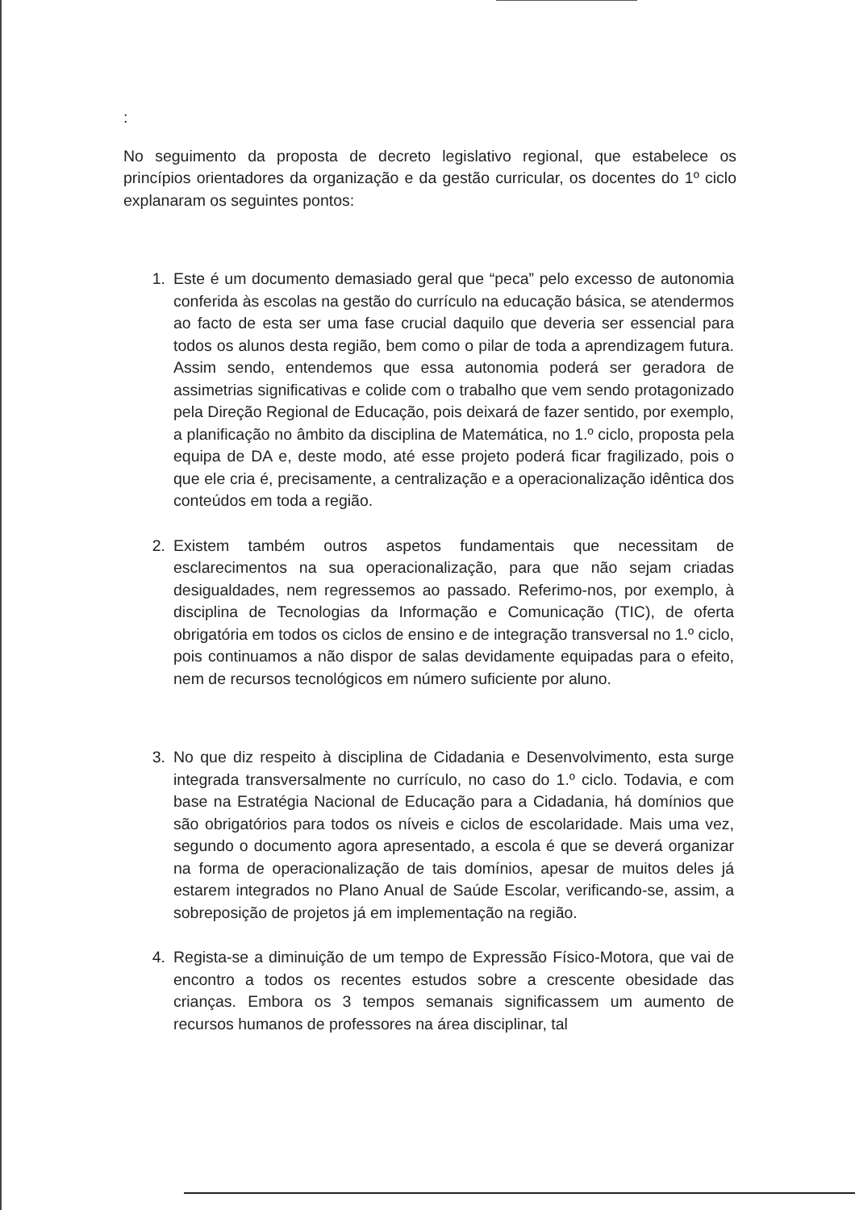:
No seguimento da proposta de decreto legislativo regional, que estabelece os princípios orientadores da organização e da gestão curricular, os docentes do 1º ciclo explanaram os seguintes pontos:
1. Este é um documento demasiado geral que “peca” pelo excesso de autonomia conferida às escolas na gestão do currículo na educação básica, se atendermos ao facto de esta ser uma fase crucial daquilo que deveria ser essencial para todos os alunos desta região, bem como o pilar de toda a aprendizagem futura. Assim sendo, entendemos que essa autonomia poderá ser geradora de assimetrias significativas e colide com o trabalho que vem sendo protagonizado pela Direção Regional de Educação, pois deixará de fazer sentido, por exemplo, a planificação no âmbito da disciplina de Matemática, no 1.º ciclo, proposta pela equipa de DA e, deste modo, até esse projeto poderá ficar fragilizado, pois o que ele cria é, precisamente, a centralização e a operacionalização idêntica dos conteúdos em toda a região.
2. Existem também outros aspetos fundamentais que necessitam de esclarecimentos na sua operacionalização, para que não sejam criadas desigualdades, nem regressemos ao passado. Referimo-nos, por exemplo, à disciplina de Tecnologias da Informação e Comunicação (TIC), de oferta obrigatória em todos os ciclos de ensino e de integração transversal no 1.º ciclo, pois continuamos a não dispor de salas devidamente equipadas para o efeito, nem de recursos tecnológicos em número suficiente por aluno.
3. No que diz respeito à disciplina de Cidadania e Desenvolvimento, esta surge integrada transversalmente no currículo, no caso do 1.º ciclo. Todavia, e com base na Estratégia Nacional de Educação para a Cidadania, há domínios que são obrigatórios para todos os níveis e ciclos de escolaridade. Mais uma vez, segundo o documento agora apresentado, a escola é que se deverá organizar na forma de operacionalização de tais domínios, apesar de muitos deles já estarem integrados no Plano Anual de Saúde Escolar, verificando-se, assim, a sobreposição de projetos já em implementação na região.
4. Regista-se a diminuição de um tempo de Expressão Físico-Motora, que vai de encontro a todos os recentes estudos sobre a crescente obesidade das crianças. Embora os 3 tempos semanais significassem um aumento de recursos humanos de professores na área disciplinar, tal